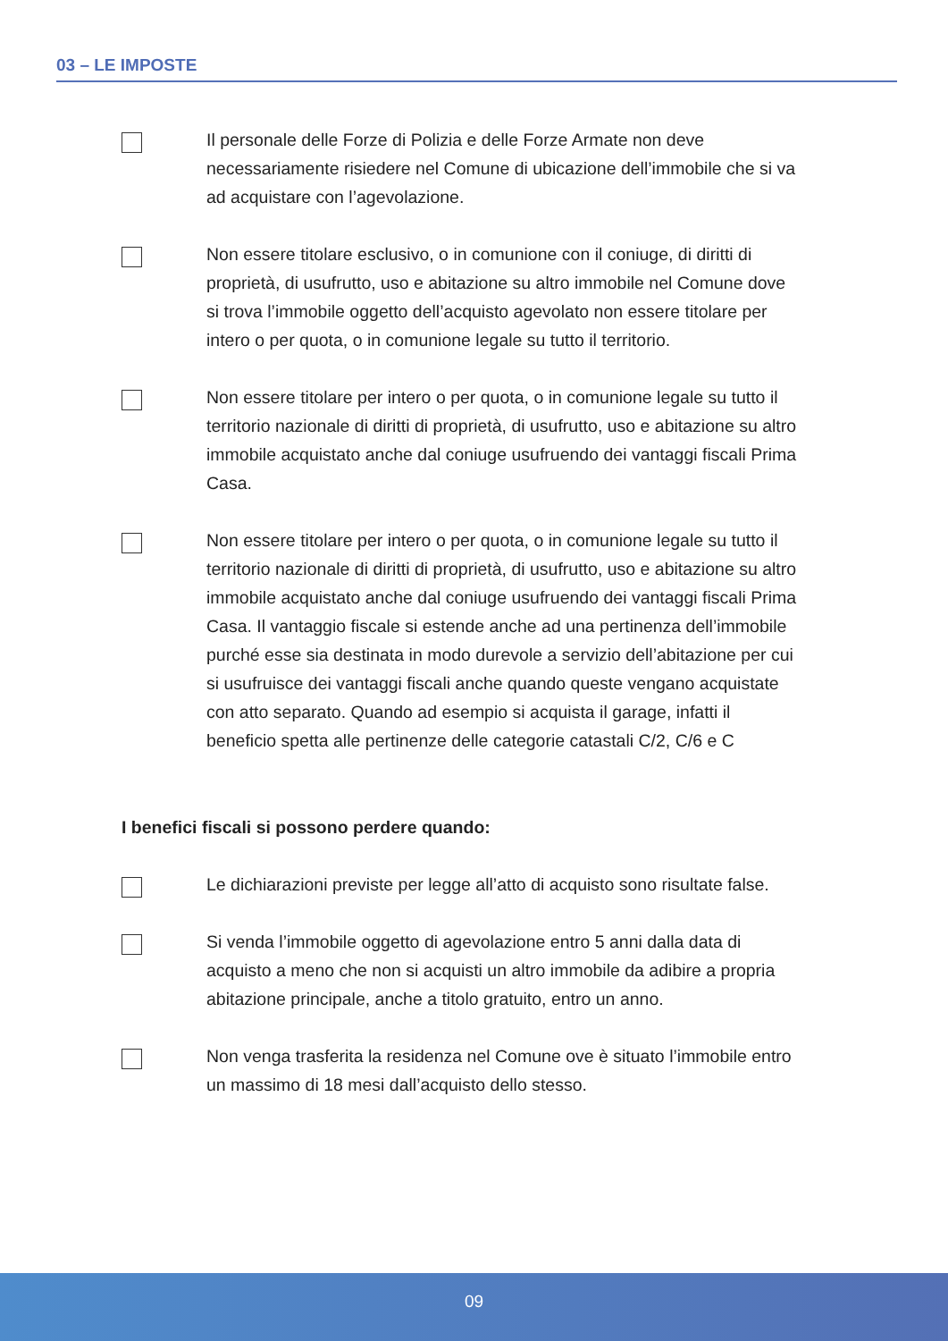03 – LE IMPOSTE
Il personale delle Forze di Polizia e delle Forze Armate non deve necessariamente risiedere nel Comune di ubicazione dell’immobile che si va ad acquistare con l’agevolazione.
Non essere titolare esclusivo, o in comunione con il coniuge, di diritti di proprietà, di usufrutto, uso e abitazione su altro immobile nel Comune dove si trova l’immobile oggetto dell’acquisto agevolato non essere titolare per intero o per quota, o in comunione legale su tutto il territorio.
Non essere titolare per intero o per quota, o in comunione legale su tutto il territorio nazionale di diritti di proprietà, di usufrutto, uso e abitazione su altro immobile acquistato anche dal coniuge usufruendo dei vantaggi fiscali Prima Casa.
Non essere titolare per intero o per quota, o in comunione legale su tutto il territorio nazionale di diritti di proprietà, di usufrutto, uso e abitazione su altro immobile acquistato anche dal coniuge usufruendo dei vantaggi fiscali Prima Casa. Il vantaggio fiscale si estende anche ad una pertinenza dell’immobile purché esse sia destinata in modo durevole a servizio dell’abitazione per cui si usufruisce dei vantaggi fiscali anche quando queste vengano acquistate con atto separato. Quando ad esempio si acquista il garage, infatti il beneficio spetta alle pertinenze delle categorie catastali C/2, C/6 e C
I benefici fiscali si possono perdere quando:
Le dichiarazioni previste per legge all’atto di acquisto sono risultate false.
Si venda l’immobile oggetto di agevolazione entro 5 anni dalla data di acquisto a meno che non si acquisti un altro immobile da adibire a propria abitazione principale, anche a titolo gratuito, entro un anno.
Non venga trasferita la residenza nel Comune ove è situato l’immobile entro un massimo di 18 mesi dall’acquisto dello stesso.
09